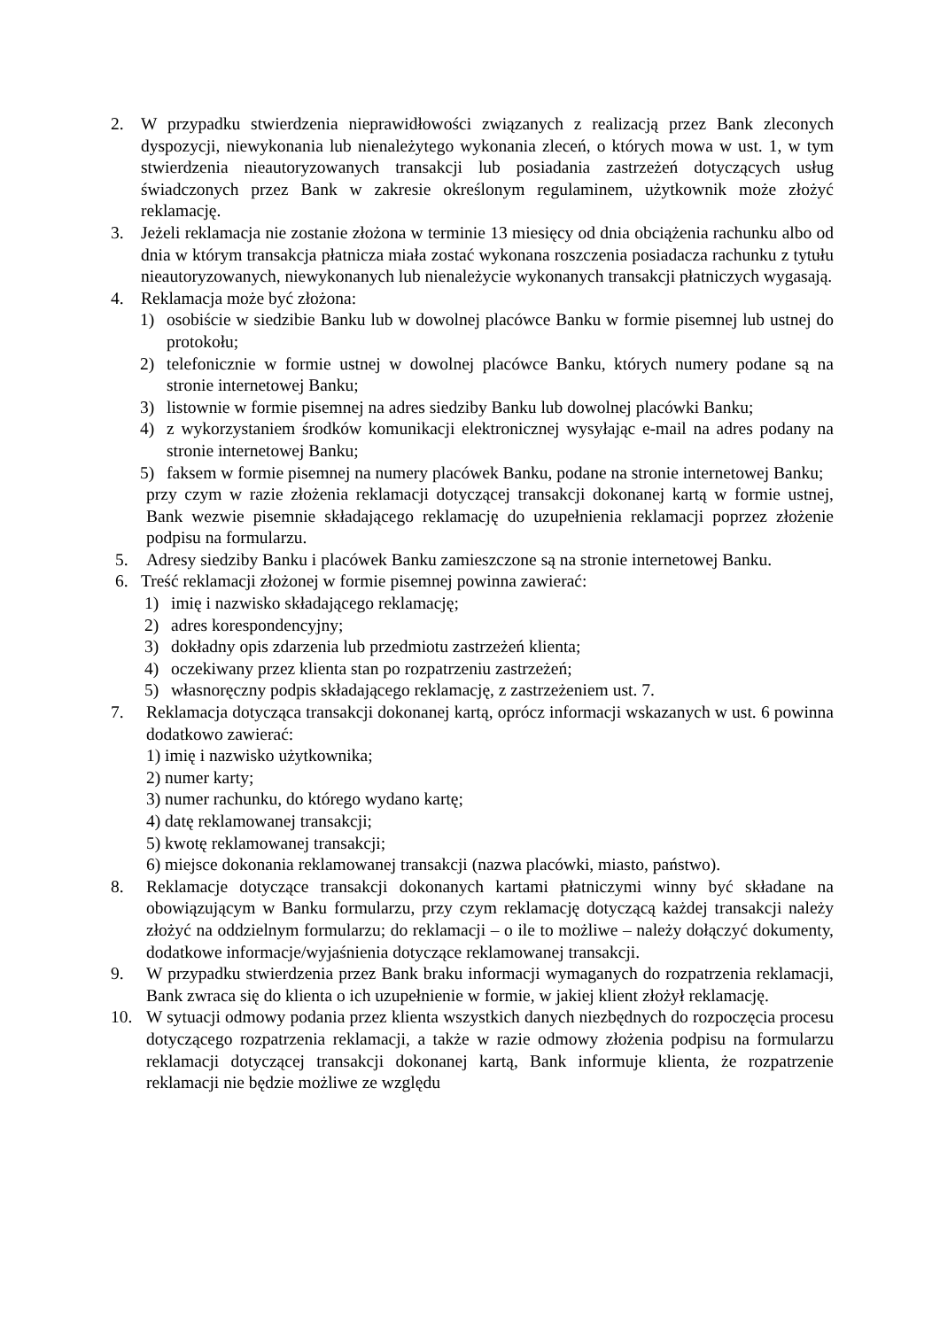2. W przypadku stwierdzenia nieprawidłowości związanych z realizacją przez Bank zleconych dyspozycji, niewykonania lub nienależytego wykonania zleceń, o których mowa w ust. 1, w tym stwierdzenia nieautoryzowanych transakcji lub posiadania zastrzeżeń dotyczących usług świadczonych przez Bank w zakresie określonym regulaminem, użytkownik może złożyć reklamację.
3. Jeżeli reklamacja nie zostanie złożona w terminie 13 miesięcy od dnia obciążenia rachunku albo od dnia w którym transakcja płatnicza miała zostać wykonana roszczenia posiadacza rachunku z tytułu nieautoryzowanych, niewykonanych lub nienależycie wykonanych transakcji płatniczych wygasają.
4. Reklamacja może być złożona:
1) osobiście w siedzibie Banku lub w dowolnej placówce Banku w formie pisemnej lub ustnej do protokołu;
2) telefonicznie w formie ustnej w dowolnej placówce Banku, których numery podane są na stronie internetowej Banku;
3) listownie w formie pisemnej na adres siedziby Banku lub dowolnej placówki Banku;
4) z wykorzystaniem środków komunikacji elektronicznej wysyłając e-mail na adres podany na stronie internetowej Banku;
5) faksem w formie pisemnej na numery placówek Banku, podane na stronie internetowej Banku;
przy czym w razie złożenia reklamacji dotyczącej transakcji dokonanej kartą w formie ustnej, Bank wezwie pisemnie składającego reklamację do uzupełnienia reklamacji poprzez złożenie podpisu na formularzu.
5. Adresy siedziby Banku i placówek Banku zamieszczone są na stronie internetowej Banku.
6. Treść reklamacji złożonej w formie pisemnej powinna zawierać:
1) imię i nazwisko składającego reklamację;
2) adres korespondencyjny;
3) dokładny opis zdarzenia lub przedmiotu zastrzeżeń klienta;
4) oczekiwany przez klienta stan po rozpatrzeniu zastrzeżeń;
5) własnoręczny podpis składającego reklamację, z zastrzeżeniem ust. 7.
7. Reklamacja dotycząca transakcji dokonanej kartą, oprócz informacji wskazanych w ust. 6 powinna dodatkowo zawierać:
1) imię i nazwisko użytkownika;
2) numer karty;
3) numer rachunku, do którego wydano kartę;
4) datę reklamowanej transakcji;
5) kwotę reklamowanej transakcji;
6) miejsce dokonania reklamowanej transakcji (nazwa placówki, miasto, państwo).
8. Reklamacje dotyczące transakcji dokonanych kartami płatniczymi winny być składane na obowiązującym w Banku formularzu, przy czym reklamację dotyczącą każdej transakcji należy złożyć na oddzielnym formularzu; do reklamacji – o ile to możliwe – należy dołączyć dokumenty, dodatkowe informacje/wyjaśnienia dotyczące reklamowanej transakcji.
9. W przypadku stwierdzenia przez Bank braku informacji wymaganych do rozpatrzenia reklamacji, Bank zwraca się do klienta o ich uzupełnienie w formie, w jakiej klient złożył reklamację.
10. W sytuacji odmowy podania przez klienta wszystkich danych niezbędnych do rozpoczęcia procesu dotyczącego rozpatrzenia reklamacji, a także w razie odmowy złożenia podpisu na formularzu reklamacji dotyczącej transakcji dokonanej kartą, Bank informuje klienta, że rozpatrzenie reklamacji nie będzie możliwe ze względu